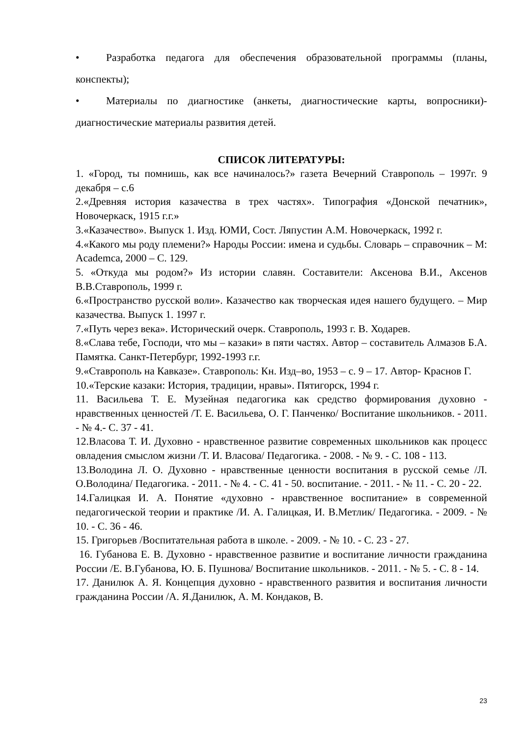• Разработка педагога для обеспечения образовательной программы (планы, конспекты);
• Материалы по диагностике (анкеты, диагностические карты, вопросники)- диагностические материалы развития детей.
СПИСОК ЛИТЕРАТУРЫ:
1. «Город, ты помнишь, как все начиналось?» газета Вечерний Ставрополь – 1997г. 9 декабря – с.6
2.«Древняя история казачества в трех частях». Типография «Донской печатник», Новочеркаск, 1915 г.г.»
3.«Казачество». Выпуск 1. Изд. ЮМИ, Сост. Ляпустин А.М. Новочеркаск, 1992 г.
4.«Какого мы роду племени?» Народы России: имена и судьбы. Словарь – справочник – М: Academca, 2000 – С. 129.
5. «Откуда мы родом?» Из истории славян. Составители: Аксенова В.И., Аксенов В.В.Ставрополь, 1999 г.
6.«Пространство русской воли». Казачество как творческая идея нашего будущего. – Мир казачества. Выпуск 1. 1997 г.
7.«Путь через века». Исторический очерк. Ставрополь, 1993 г. В. Ходарев.
8.«Слава тебе, Господи, что мы – казаки» в пяти частях. Автор – составитель Алмазов Б.А. Памятка. Санкт-Петербург, 1992-1993 г.г.
9.«Ставрополь на Кавказе». Ставрополь: Кн. Изд–во, 1953 – с. 9 – 17. Автор- Краснов Г.
10.«Терские казаки: История, традиции, нравы». Пятигорск, 1994 г.
11. Васильева Т. Е. Музейная педагогика как средство формирования духовно - нравственных ценностей /Т. Е. Васильева, О. Г. Панченко/ Воспитание школьников. - 2011. - № 4.- С. 37 - 41.
12.Власова Т. И. Духовно - нравственное развитие современных школьников как процесс овладения смыслом жизни /Т. И. Власова/ Педагогика. - 2008. - № 9. - С. 108 - 113.
13.Володина Л. О. Духовно - нравственные ценности воспитания в русской семье /Л. О.Володина/ Педагогика. - 2011. - № 4. - С. 41 - 50. воспитание. - 2011. - № 11. - С. 20 - 22.
14.Галицкая И. А. Понятие «духовно - нравственное воспитание» в современной педагогической теории и практике /И. А. Галицкая, И. В.Метлик/ Педагогика. - 2009. - № 10. - С. 36 - 46.
15. Григорьев /Воспитательная работа в школе. - 2009. - № 10. - С. 23 - 27.
16. Губанова Е. В. Духовно - нравственное развитие и воспитание личности гражданина России /Е. В.Губанова, Ю. Б. Пушнова/ Воспитание школьников. - 2011. - № 5. - С. 8 - 14.
17. Данилюк А. Я. Концепция духовно - нравственного развития и воспитания личности гражданина России /А. Я.Данилюк, А. М. Кондаков, В.
23